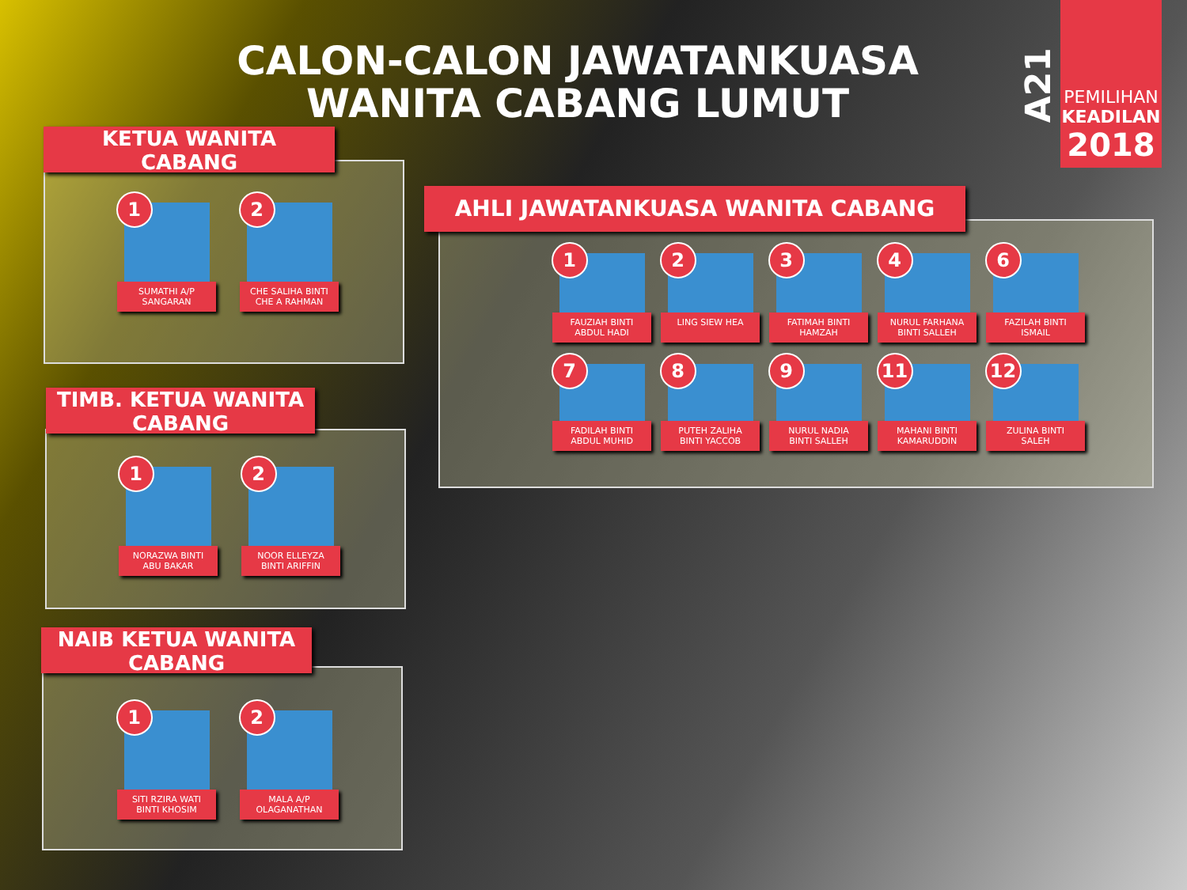CALON-CALON JAWATANKUASA
WANITA CABANG LUMUT
A21
PEMILIHAN
KEADILAN
2018
KETUA WANITA
CABANG
1
SUMATHI A/P
SANGARAN
2
CHE SALIHA BINTI
CHE A RAHMAN
TIMB. KETUA WANITA
CABANG
1
NORAZWA BINTI
ABU BAKAR
2
NOOR ELLEYZA
BINTI ARIFFIN
NAIB KETUA WANITA
CABANG
1
SITI RZIRA WATI
BINTI KHOSIM
2
MALA A/P
OLAGANATHAN
AHLI JAWATANKUASA WANITA CABANG
1
FAUZIAH BINTI
ABDUL HADI
2
LING SIEW HEA
3
FATIMAH BINTI
HAMZAH
4
NURUL FARHANA
BINTI SALLEH
6
FAZILAH BINTI
ISMAIL
7
FADILAH BINTI
ABDUL MUHID
8
PUTEH ZALIHA
BINTI YACCOB
9
NURUL NADIA
BINTI SALLEH
11
MAHANI BINTI
KAMARUDDIN
12
ZULINA BINTI
SALEH